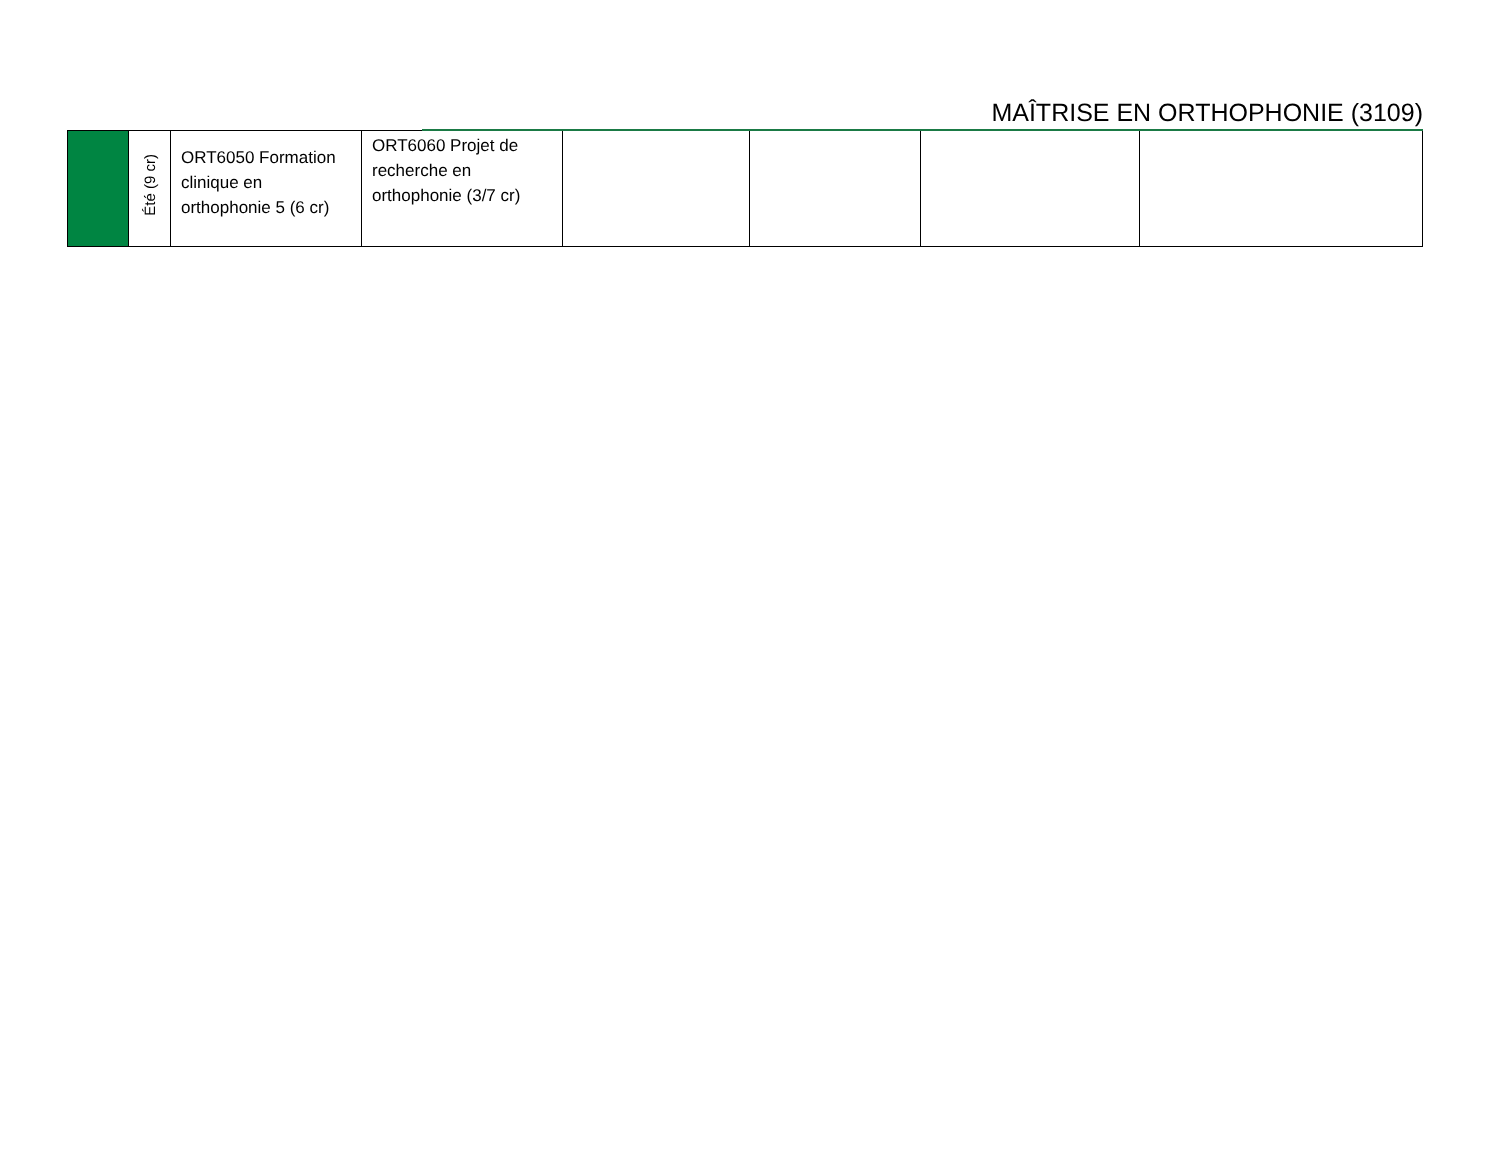MAÎTRISE EN ORTHOPHONIE (3109)
| | Été (9 cr) | ORT6050 Formation clinique en orthophonie 5 (6 cr) | ORT6060 Projet de recherche en orthophonie (3/7 cr) | | | | |